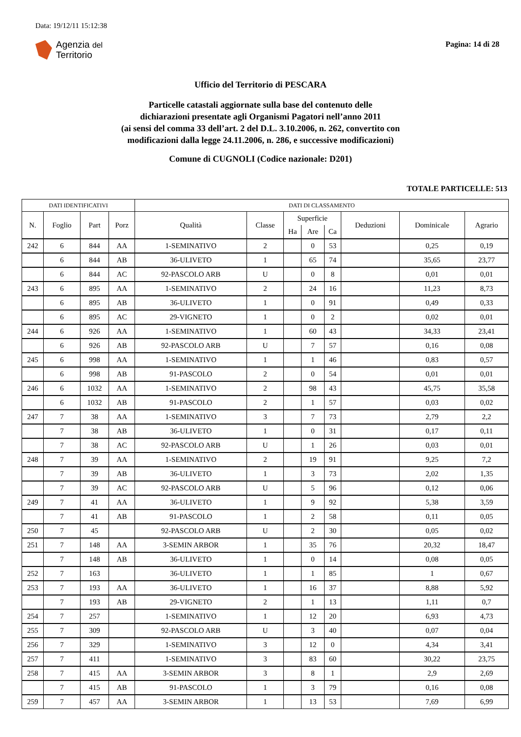Data: 19/12/11 15:12:38
Agenzia del
Territorio
Pagina: 14 di 28
Ufficio del Territorio di PESCARA
Particelle catastali aggiornate sulla base del contenuto delle
dichiarazioni presentate agli Organismi Pagatori nell’anno 2011
(ai sensi del comma 33 dell’art. 2 del D.L. 3.10.2006, n. 262, convertito con
modificazioni dalla legge 24.11.2006, n. 286, e successive modificazioni)
Comune di CUGNOLI (Codice nazionale: D201)
TOTALE PARTICELLE: 513
| DATI IDENTIFICATIVI | | | | DATI DI CLASSAMENTO | | | | | | | |
| --- | --- | --- | --- | --- | --- | --- | --- | --- | --- | --- | --- |
| N. | Foglio | Part | Porz | Qualità | Classe | Superficie | | | Deduzioni | Dominicale | Agrario |
| | | | | | | Ha | Are | Ca | | | |
| 242 | 6 | 844 | AA | 1-SEMINATIVO | 2 | | 0 | 53 | | 0,25 | 0,19 |
| | 6 | 844 | AB | 36-ULIVETO | 1 | | 65 | 74 | | 35,65 | 23,77 |
| | 6 | 844 | AC | 92-PASCOLO ARB | U | | 0 | 8 | | 0,01 | 0,01 |
| 243 | 6 | 895 | AA | 1-SEMINATIVO | 2 | | 24 | 16 | | 11,23 | 8,73 |
| | 6 | 895 | AB | 36-ULIVETO | 1 | | 0 | 91 | | 0,49 | 0,33 |
| | 6 | 895 | AC | 29-VIGNETO | 1 | | 0 | 2 | | 0,02 | 0,01 |
| 244 | 6 | 926 | AA | 1-SEMINATIVO | 1 | | 60 | 43 | | 34,33 | 23,41 |
| | 6 | 926 | AB | 92-PASCOLO ARB | U | | 7 | 57 | | 0,16 | 0,08 |
| 245 | 6 | 998 | AA | 1-SEMINATIVO | 1 | | 1 | 46 | | 0,83 | 0,57 |
| | 6 | 998 | AB | 91-PASCOLO | 2 | | 0 | 54 | | 0,01 | 0,01 |
| 246 | 6 | 1032 | AA | 1-SEMINATIVO | 2 | | 98 | 43 | | 45,75 | 35,58 |
| | 6 | 1032 | AB | 91-PASCOLO | 2 | | 1 | 57 | | 0,03 | 0,02 |
| 247 | 7 | 38 | AA | 1-SEMINATIVO | 3 | | 7 | 73 | | 2,79 | 2,2 |
| | 7 | 38 | AB | 36-ULIVETO | 1 | | 0 | 31 | | 0,17 | 0,11 |
| | 7 | 38 | AC | 92-PASCOLO ARB | U | | 1 | 26 | | 0,03 | 0,01 |
| 248 | 7 | 39 | AA | 1-SEMINATIVO | 2 | | 19 | 91 | | 9,25 | 7,2 |
| | 7 | 39 | AB | 36-ULIVETO | 1 | | 3 | 73 | | 2,02 | 1,35 |
| | 7 | 39 | AC | 92-PASCOLO ARB | U | | 5 | 96 | | 0,12 | 0,06 |
| 249 | 7 | 41 | AA | 36-ULIVETO | 1 | | 9 | 92 | | 5,38 | 3,59 |
| | 7 | 41 | AB | 91-PASCOLO | 1 | | 2 | 58 | | 0,11 | 0,05 |
| 250 | 7 | 45 | | 92-PASCOLO ARB | U | | 2 | 30 | | 0,05 | 0,02 |
| 251 | 7 | 148 | AA | 3-SEMIN ARBOR | 1 | | 35 | 76 | | 20,32 | 18,47 |
| | 7 | 148 | AB | 36-ULIVETO | 1 | | 0 | 14 | | 0,08 | 0,05 |
| 252 | 7 | 163 | | 36-ULIVETO | 1 | | 1 | 85 | | 1 | 0,67 |
| 253 | 7 | 193 | AA | 36-ULIVETO | 1 | | 16 | 37 | | 8,88 | 5,92 |
| | 7 | 193 | AB | 29-VIGNETO | 2 | | 1 | 13 | | 1,11 | 0,7 |
| 254 | 7 | 257 | | 1-SEMINATIVO | 1 | | 12 | 20 | | 6,93 | 4,73 |
| 255 | 7 | 309 | | 92-PASCOLO ARB | U | | 3 | 40 | | 0,07 | 0,04 |
| 256 | 7 | 329 | | 1-SEMINATIVO | 3 | | 12 | 0 | | 4,34 | 3,41 |
| 257 | 7 | 411 | | 1-SEMINATIVO | 3 | | 83 | 60 | | 30,22 | 23,75 |
| 258 | 7 | 415 | AA | 3-SEMIN ARBOR | 3 | | 8 | 1 | | 2,9 | 2,69 |
| | 7 | 415 | AB | 91-PASCOLO | 1 | | 3 | 79 | | 0,16 | 0,08 |
| 259 | 7 | 457 | AA | 3-SEMIN ARBOR | 1 | | 13 | 53 | | 7,69 | 6,99 |